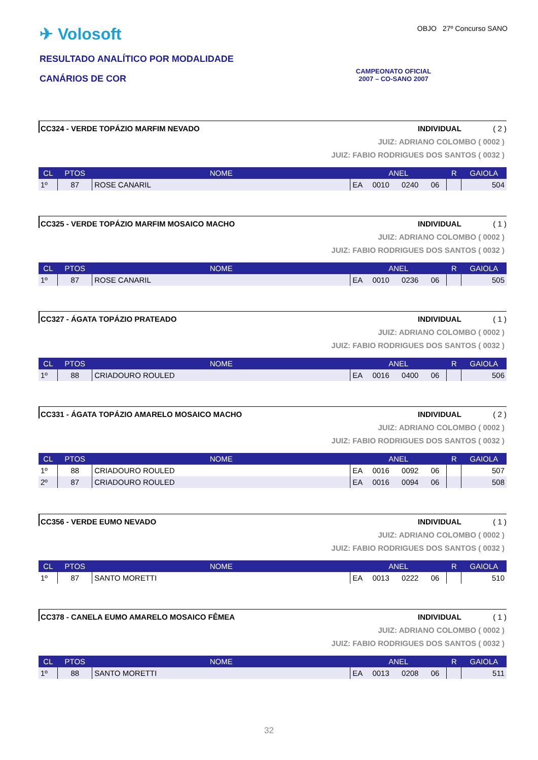✈ Volosoft
RESULTADO ANALÍTICO POR MODALIDADE
CANÁRIOS DE COR
OBJO 27º Concurso SANO
CAMPEONATO OFICIAL
2007 – CO-SANO 2007
CC324 - VERDE TOPÁZIO MARFIM NEVADO INDIVIDUAL ( 2 )
JUIZ: ADRIANO COLOMBO ( 0002 )
JUIZ: FABIO RODRIGUES DOS SANTOS ( 0032 )
| CL | PTOS | NOME | ANEL | | | | R | GAIOLA |
| --- | --- | --- | --- | --- | --- | --- | --- | --- |
| 1º | 87 | ROSE CANARIL | EA | 0010 | 0240 | 06 | | 504 |
CC325 - VERDE TOPÁZIO MARFIM MOSAICO MACHO INDIVIDUAL ( 1 )
JUIZ: ADRIANO COLOMBO ( 0002 )
JUIZ: FABIO RODRIGUES DOS SANTOS ( 0032 )
| CL | PTOS | NOME | ANEL | | | | R | GAIOLA |
| --- | --- | --- | --- | --- | --- | --- | --- | --- |
| 1º | 87 | ROSE CANARIL | EA | 0010 | 0236 | 06 | | 505 |
CC327 - ÁGATA TOPÁZIO PRATEADO INDIVIDUAL ( 1 )
JUIZ: ADRIANO COLOMBO ( 0002 )
JUIZ: FABIO RODRIGUES DOS SANTOS ( 0032 )
| CL | PTOS | NOME | ANEL | | | | R | GAIOLA |
| --- | --- | --- | --- | --- | --- | --- | --- | --- |
| 1º | 88 | CRIADOURO ROULED | EA | 0016 | 0400 | 06 | | 506 |
CC331 - ÁGATA TOPÁZIO AMARELO MOSAICO MACHO INDIVIDUAL ( 2 )
JUIZ: ADRIANO COLOMBO ( 0002 )
JUIZ: FABIO RODRIGUES DOS SANTOS ( 0032 )
| CL | PTOS | NOME | ANEL | | | | R | GAIOLA |
| --- | --- | --- | --- | --- | --- | --- | --- | --- |
| 1º | 88 | CRIADOURO ROULED | EA | 0016 | 0092 | 06 | | 507 |
| 2º | 87 | CRIADOURO ROULED | EA | 0016 | 0094 | 06 | | 508 |
CC356 - VERDE EUMO NEVADO INDIVIDUAL ( 1 )
JUIZ: ADRIANO COLOMBO ( 0002 )
JUIZ: FABIO RODRIGUES DOS SANTOS ( 0032 )
| CL | PTOS | NOME | ANEL | | | | R | GAIOLA |
| --- | --- | --- | --- | --- | --- | --- | --- | --- |
| 1º | 87 | SANTO MORETTI | EA | 0013 | 0222 | 06 | | 510 |
CC378 - CANELA EUMO AMARELO MOSAICO FÊMEA INDIVIDUAL ( 1 )
JUIZ: ADRIANO COLOMBO ( 0002 )
JUIZ: FABIO RODRIGUES DOS SANTOS ( 0032 )
| CL | PTOS | NOME | ANEL | | | | R | GAIOLA |
| --- | --- | --- | --- | --- | --- | --- | --- | --- |
| 1º | 88 | SANTO MORETTI | EA | 0013 | 0208 | 06 | | 511 |
32